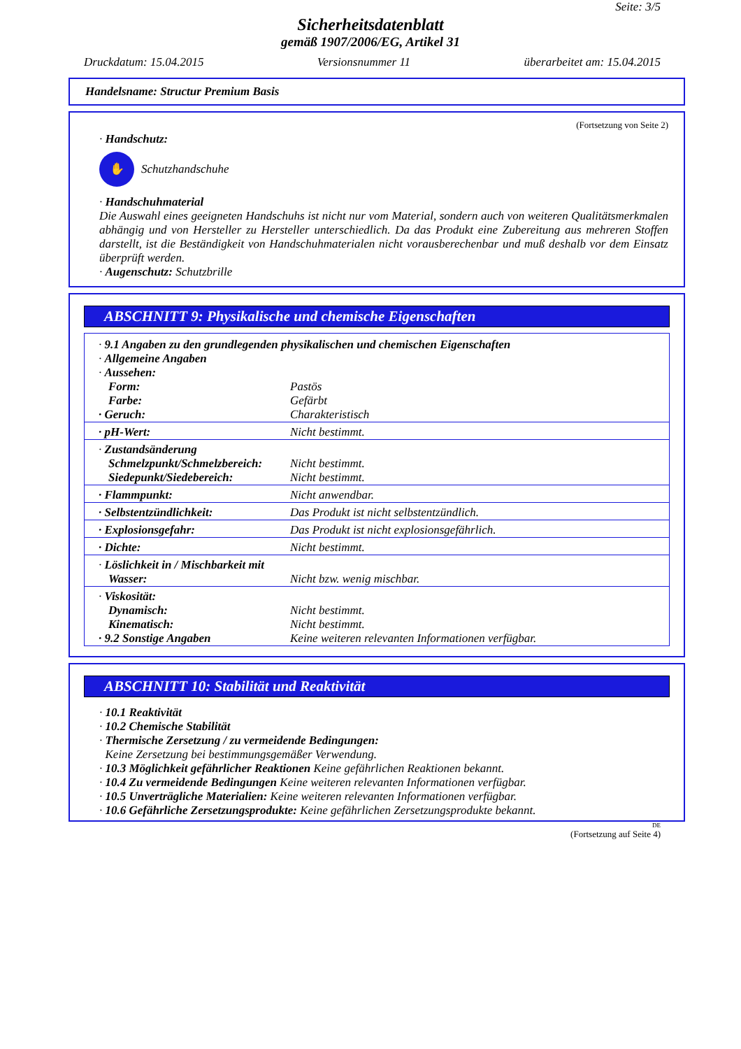Seite: 3/5
Sicherheitsdatenblatt
gemäß 1907/2006/EG, Artikel 31
Druckdatum: 15.04.2015 Versionsnummer 11 überarbeitet am: 15.04.2015
Handelsname: Structur Premium Basis
(Fortsetzung von Seite 2)
· Handschutz:
✋
Schutzhandschuhe
· Handschuhmaterial
Die Auswahl eines geeigneten Handschuhs ist nicht nur vom Material, sondern auch von weiteren Qualitätsmerkmalen abhängig und von Hersteller zu Hersteller unterschiedlich. Da das Produkt eine Zubereitung aus mehreren Stoffen darstellt, ist die Beständigkeit von Handschuhmaterialen nicht vorausberechenbar und muß deshalb vor dem Einsatz überprüft werden.
· Augenschutz: Schutzbrille
ABSCHNITT 9: Physikalische und chemische Eigenschaften
| · 9.1 Angaben zu den grundlegenden physikalischen und chemischen Eigenschaften | |
| · Allgemeine Angaben | |
| · Aussehen: | |
| Form: | Pastös |
| Farbe: | Gefärbt |
| · Geruch: | Charakteristisch |
| · pH-Wert: | Nicht bestimmt. |
| · Zustandsänderung | |
| Schmelzpunkt/Schmelzbereich: | Nicht bestimmt. |
| Siedepunkt/Siedebereich: | Nicht bestimmt. |
| · Flammpunkt: | Nicht anwendbar. |
| · Selbstentzündlichkeit: | Das Produkt ist nicht selbstentzündlich. |
| · Explosionsgefahr: | Das Produkt ist nicht explosionsgefährlich. |
| · Dichte: | Nicht bestimmt. |
| · Löslichkeit in / Mischbarkeit mit | |
| Wasser: | Nicht bzw. wenig mischbar. |
| · Viskosität: | |
| Dynamisch: | Nicht bestimmt. |
| Kinematisch: | Nicht bestimmt. |
| · 9.2 Sonstige Angaben | Keine weiteren relevanten Informationen verfügbar. |
ABSCHNITT 10: Stabilität und Reaktivität
· 10.1 Reaktivität
· 10.2 Chemische Stabilität
· Thermische Zersetzung / zu vermeidende Bedingungen:
Keine Zersetzung bei bestimmungsgemäßer Verwendung.
· 10.3 Möglichkeit gefährlicher Reaktionen Keine gefährlichen Reaktionen bekannt.
· 10.4 Zu vermeidende Bedingungen Keine weiteren relevanten Informationen verfügbar.
· 10.5 Unverträgliche Materialien: Keine weiteren relevanten Informationen verfügbar.
· 10.6 Gefährliche Zersetzungsprodukte: Keine gefährlichen Zersetzungsprodukte bekannt.
DE
(Fortsetzung auf Seite 4)